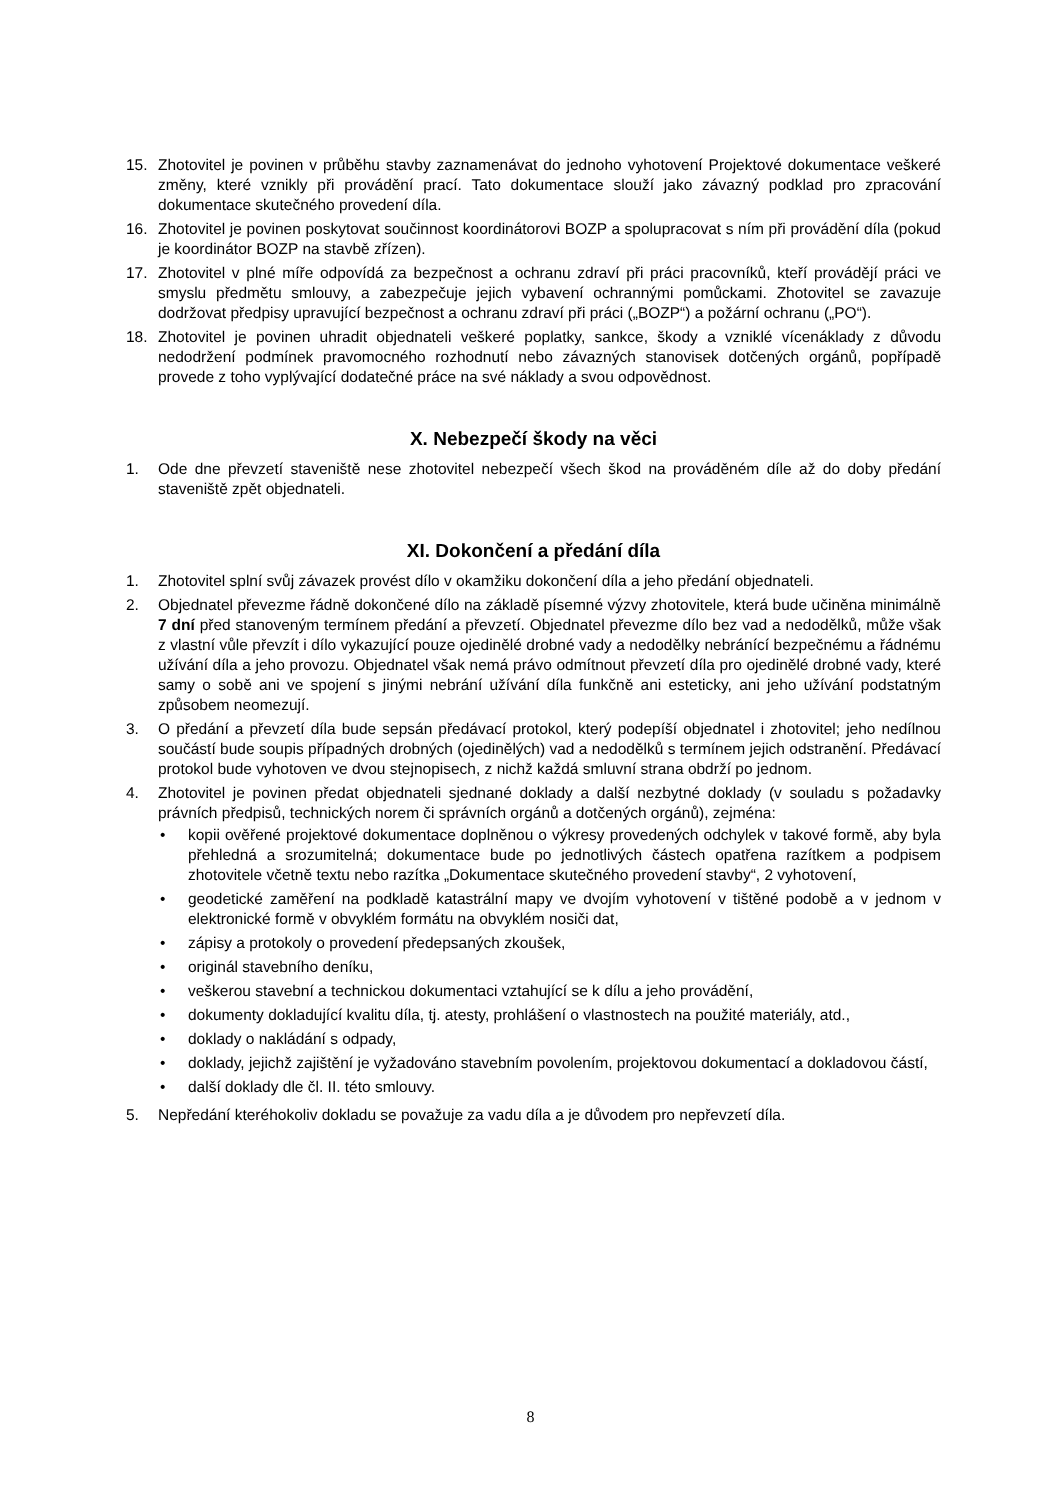15. Zhotovitel je povinen v průběhu stavby zaznamenávat do jednoho vyhotovení Projektové dokumentace veškeré změny, které vznikly při provádění prací. Tato dokumentace slouží jako závazný podklad pro zpracování dokumentace skutečného provedení díla.
16. Zhotovitel je povinen poskytovat součinnost koordinátorovi BOZP a spolupracovat s ním při provádění díla (pokud je koordinátor BOZP na stavbě zřízen).
17. Zhotovitel v plné míře odpovídá za bezpečnost a ochranu zdraví při práci pracovníků, kteří provádějí práci ve smyslu předmětu smlouvy, a zabezpečuje jejich vybavení ochrannými pomůckami. Zhotovitel se zavazuje dodržovat předpisy upravující bezpečnost a ochranu zdraví při práci („BOZP“) a požární ochranu („PO“).
18. Zhotovitel je povinen uhradit objednateli veškeré poplatky, sankce, škody a vzniklé vícenáklady z důvodu nedodržení podmínek pravomocného rozhodnutí nebo závazných stanovisek dotčených orgánů, popřípadě provede z toho vyplývající dodatečné práce na své náklady a svou odpovědnost.
X. Nebezpečí škody na věci
1. Ode dne převzetí staveniště nese zhotovitel nebezpečí všech škod na prováděném díle až do doby předání staveniště zpět objednateli.
XI. Dokončení a předání díla
1. Zhotovitel splní svůj závazek provést dílo v okamžiku dokončení díla a jeho předání objednateli.
2. Objednatel převezme řádně dokončené dílo na základě písemné výzvy zhotovitele, která bude učiněna minimálně 7 dní před stanoveným termínem předání a převzetí. Objednatel převezme dílo bez vad a nedodělků, může však z vlastní vůle převzít i dílo vykazující pouze ojedinělé drobné vady a nedodělky nebránící bezpečnému a řádnému užívání díla a jeho provozu. Objednatel však nemá právo odmítnout převzetí díla pro ojedinělé drobné vady, které samy o sobě ani ve spojení s jinými nebrání užívání díla funkčně ani esteticky, ani jeho užívání podstatným způsobem neomezují.
3. O předání a převzetí díla bude sepsán předávací protokol, který podepíší objednatel i zhotovitel; jeho nedílnou součástí bude soupis případných drobných (ojedinělých) vad a nedodělků s termínem jejich odstranění. Předávací protokol bude vyhotoven ve dvou stejnopisech, z nichž každá smluvní strana obdrží po jednom.
4. Zhotovitel je povinen předat objednateli sjednané doklady a další nezbytné doklady (v souladu s požadavky právních předpisů, technických norem či správních orgánů a dotčených orgánů), zejména:
• kopii ověřené projektové dokumentace doplněnou o výkresy provedených odchylek v takové formě, aby byla přehledná a srozumitelná; dokumentace bude po jednotlivých částech opatřena razítkem a podpisem zhotovitele včetně textu nebo razítka „Dokumentace skutečného provedení stavby“, 2 vyhotovení,
• geodetické zaměření na podkladě katastrální mapy ve dvojím vyhotovení v tištěné podobě a v jednom v elektronické formě v obvyklém formátu na obvyklém nosiči dat,
• zápisy a protokoly o provedení předepsaných zkoušek,
• originál stavebního deníku,
• veškerou stavební a technickou dokumentaci vztahující se k dílu a jeho provádění,
• dokumenty dokladující kvalitu díla, tj. atesty, prohlášení o vlastnostech na použité materiály, atd.,
• doklady o nakládání s odpady,
• doklady, jejichž zajištění je vyžadováno stavebním povolením, projektovou dokumentací a dokladovou částí,
• další doklady dle čl. II. této smlouvy.
5. Nepředání kteréhokoliv dokladu se považuje za vadu díla a je důvodem pro nepřevzetí díla.
8